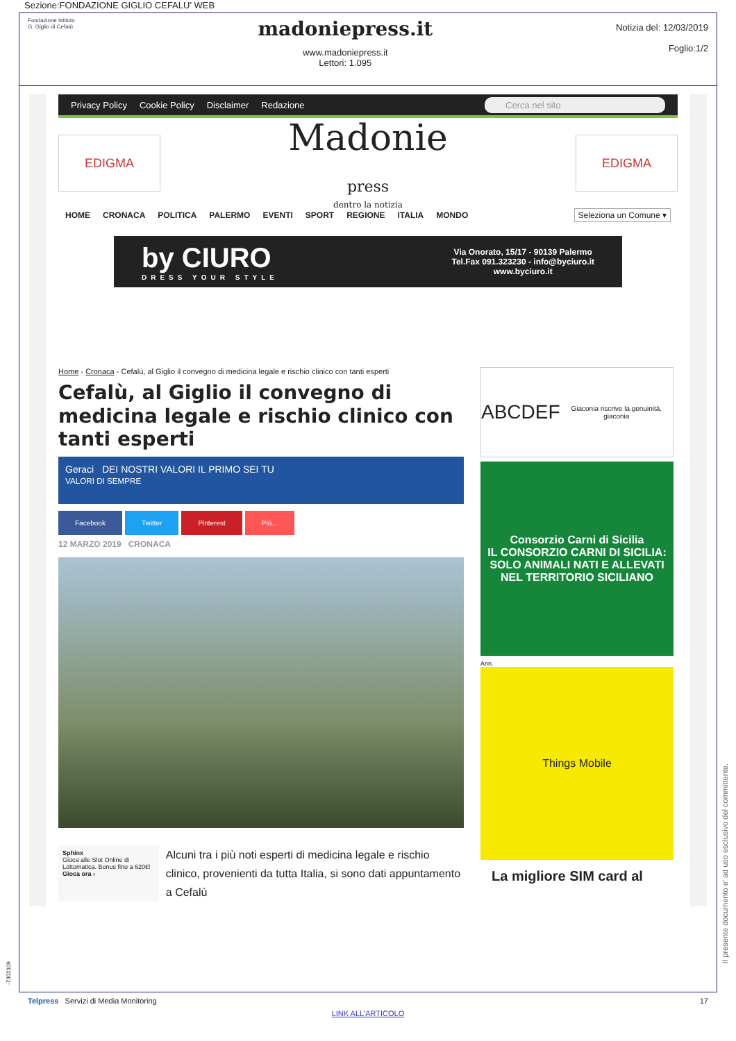Sezione:FONDAZIONE GIGLIO CEFALU' WEB
Fondazione Istituto
G. Giglio di Cefalù
madoniepress.it
www.madoniepress.it
Lettori: 1.095
Notizia del: 12/03/2019
Foglio:1/2
Privacy Policy Cookie Policy Disclaimer Redazione Cerca nel sito
EDIGMA
Madonie
press
dentro la notizia
EDIGMA
HOME CRONACA POLITICA PALERMO EVENTI SPORT REGIONE ITALIA MONDO Seleziona un Comune ▾
by CIURO
DRESS YOUR STYLE
Via Onorato, 15/17 - 90139 Palermo
Tel.Fax 091.323230 - info@byciuro.it
www.byciuro.it
Home - Cronaca - Cefalù, al Giglio il convegno di medicina legale e rischio clinico con tanti esperti
Cefalù, al Giglio il convegno di medicina legale e rischio clinico con tanti esperti
Geraci DEI NOSTRI VALORI IL PRIMO SEI TU
VALORI DI SEMPRE
Facebook Twitter Pinterest Più...
12 MARZO 2019 CRONACA
Sphinx
Gioca alle Slot Online di Lottomatica. Bonus fino a 620€!
Gioca ora ›
Alcuni tra i più noti esperti di medicina legale e rischio clinico, provenienti da tutta Italia, si sono dati appuntamento a Cefalù
ABCDEF
Giaconia riscrive la genuinità. giaconia
Consorzio Carni di Sicilia
IL CONSORZIO CARNI DI SICILIA:
SOLO ANIMALI NATI E ALLEVATI NEL TERRITORIO SICILIANO
Ann.
Things Mobile
La migliore SIM card al
-7302109
Telpress Servizi di Media Monitoring 17
LINK ALL'ARTICOLO
Il presente documento e' ad uso esclusivo del committente.